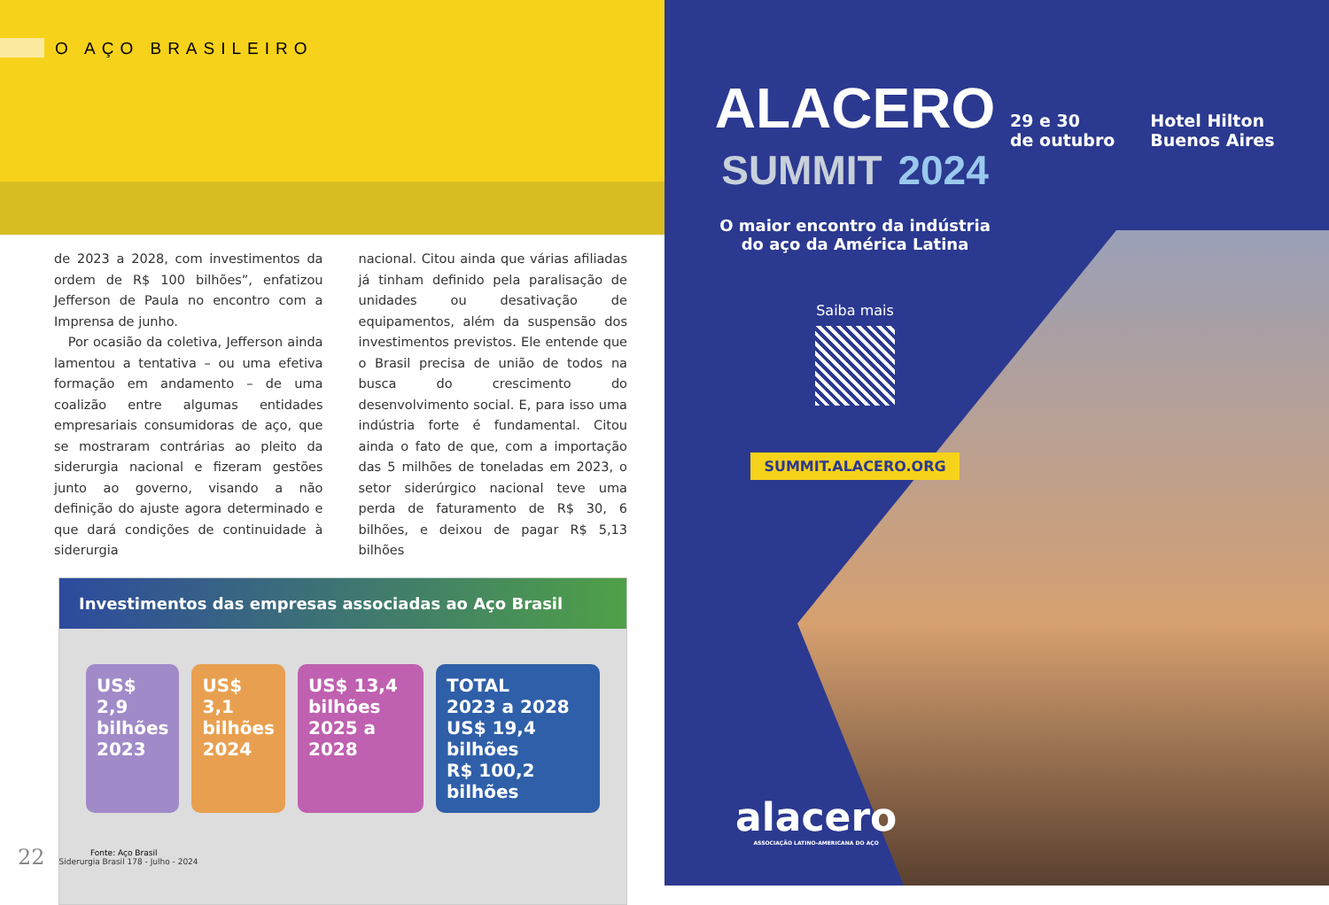O AÇO BRASILEIRO
de 2023 a 2028, com investimentos da ordem de R$ 100 bilhões”, enfatizou Jefferson de Paula no encontro com a Imprensa de junho.
Por ocasião da coletiva, Jefferson ainda lamentou a tentativa – ou uma efetiva formação em andamento – de uma coalizão entre algumas entidades empresariais consumidoras de aço, que se mostraram contrárias ao pleito da siderurgia nacional e fizeram gestões junto ao governo, visando a não definição do ajuste agora determinado e que dará condições de continuidade à siderurgia
nacional. Citou ainda que várias afiliadas já tinham definido pela paralisação de unidades ou desativação de equipamentos, além da suspensão dos investimentos previstos. Ele entende que o Brasil precisa de união de todos na busca do crescimento do desenvolvimento social. E, para isso uma indústria forte é fundamental. Citou ainda o fato de que, com a importação das 5 milhões de toneladas em 2023, o setor siderúrgico nacional teve uma perda de faturamento de R$ 30, 6 bilhões, e deixou de pagar R$ 5,13 bilhões
Investimentos das empresas associadas ao Aço Brasil
US$ 2,9
bilhões
2023
US$ 3,1
bilhões
2024
US$ 13,4
bilhões
2025 a 2028
TOTAL
2023 a 2028
US$ 19,4 bilhões
R$ 100,2 bilhões
Fonte: Aço Brasil
22 Siderurgia Brasil 178 - Julho - 2024
ALACERO
SUMMIT 2024
O maior encontro da indústria do aço da América Latina
Saiba mais
SUMMIT.ALACERO.ORG
29 e 30
de outubro
Hotel Hilton
Buenos Aires
alacero
ASSOCIAÇÃO LATINO-AMERICANA DO AÇO